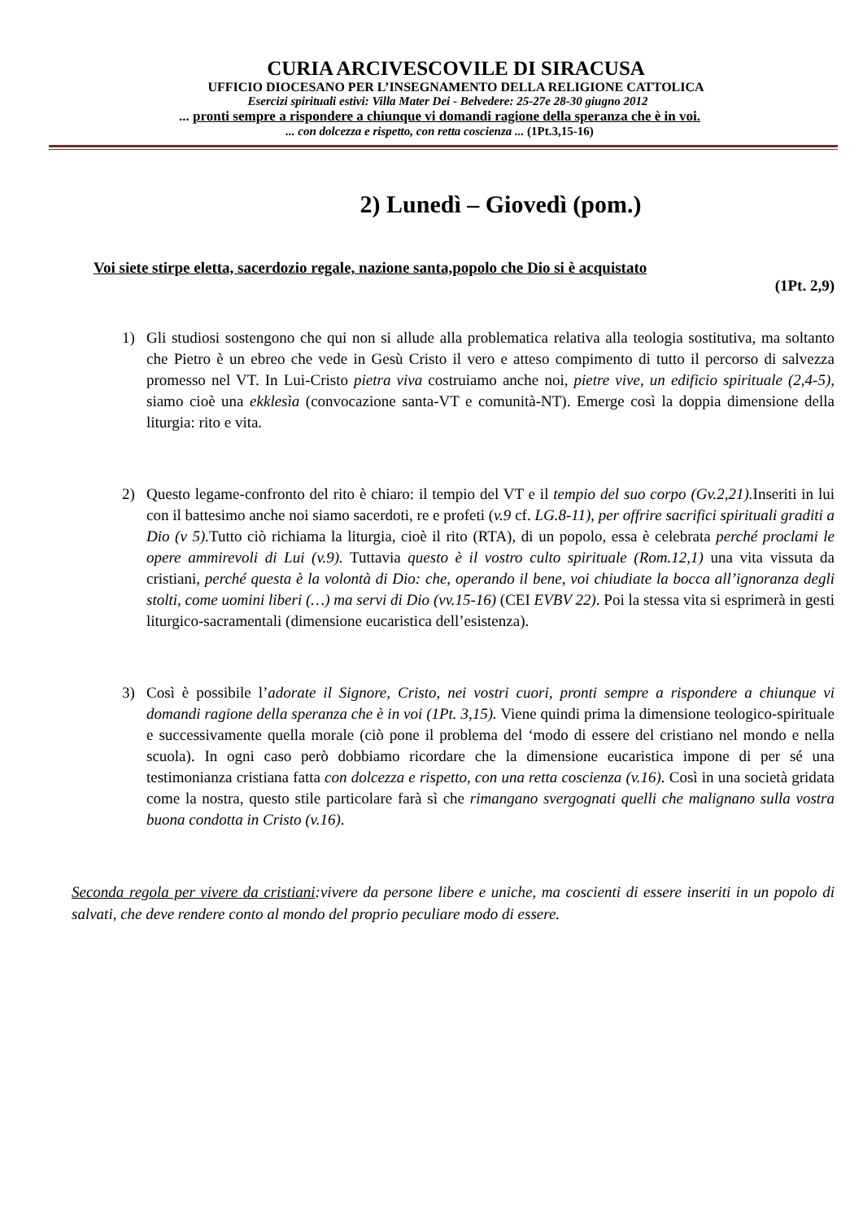CURIA ARCIVESCOVILE DI SIRACUSA
UFFICIO DIOCESANO PER L’INSEGNAMENTO DELLA RELIGIONE CATTOLICA
Esercizi spirituali estivi: Villa Mater Dei - Belvedere: 25-27e 28-30 giugno 2012
... pronti sempre a rispondere a chiunque vi domandi ragione della speranza che è in voi.
... con dolcezza e rispetto, con retta coscienza ... (1Pt.3,15-16)
2) Lunedì – Giovedì (pom.)
Voi siete stirpe eletta, sacerdozio regale, nazione santa,popolo che Dio si è acquistato
(1Pt. 2,9)
1) Gli studiosi sostengono che qui non si allude alla problematica relativa alla teologia sostitutiva, ma soltanto che Pietro è un ebreo che vede in Gesù Cristo il vero e atteso compimento di tutto il percorso di salvezza promesso nel VT. In Lui-Cristo pietra viva costruiamo anche noi, pietre vive, un edificio spirituale (2,4-5), siamo cioè una ekklesìa (convocazione santa-VT e comunità-NT). Emerge così la doppia dimensione della liturgia: rito e vita.
2) Questo legame-confronto del rito è chiaro: il tempio del VT e il tempio del suo corpo (Gv.2,21). Inseriti in lui con il battesimo anche noi siamo sacerdoti, re e profeti (v.9 cf. LG.8-11), per offrire sacrifici spirituali graditi a Dio (v 5). Tutto ciò richiama la liturgia, cioè il rito (RTA), di un popolo, essa è celebrata perché proclami le opere ammirevoli di Lui (v.9). Tuttavia questo è il vostro culto spirituale (Rom.12,1) una vita vissuta da cristiani, perché questa è la volontà di Dio: che, operando il bene, voi chiudiate la bocca all’ignoranza degli stolti, come uomini liberi (…) ma servi di Dio (vv.15-16) (CEI EVBV 22). Poi la stessa vita si esprimerà in gesti liturgico-sacramentali (dimensione eucaristica dell’esistenza).
3) Così è possibile l’adorate il Signore, Cristo, nei vostri cuori, pronti sempre a rispondere a chiunque vi domandi ragione della speranza che è in voi (1Pt. 3,15). Viene quindi prima la dimensione teologico-spirituale e successivamente quella morale (ciò pone il problema del ‘modo di essere del cristiano nel mondo e nella scuola). In ogni caso però dobbiamo ricordare che la dimensione eucaristica impone di per sé una testimonianza cristiana fatta con dolcezza e rispetto, con una retta coscienza (v.16). Così in una società gridata come la nostra, questo stile particolare farà sì che rimangano svergognati quelli che malignano sulla vostra buona condotta in Cristo (v.16).
Seconda regola per vivere da cristiani:vivere da persone libere e uniche, ma coscienti di essere inseriti in un popolo di salvati, che deve rendere conto al mondo del proprio peculiare modo di essere.